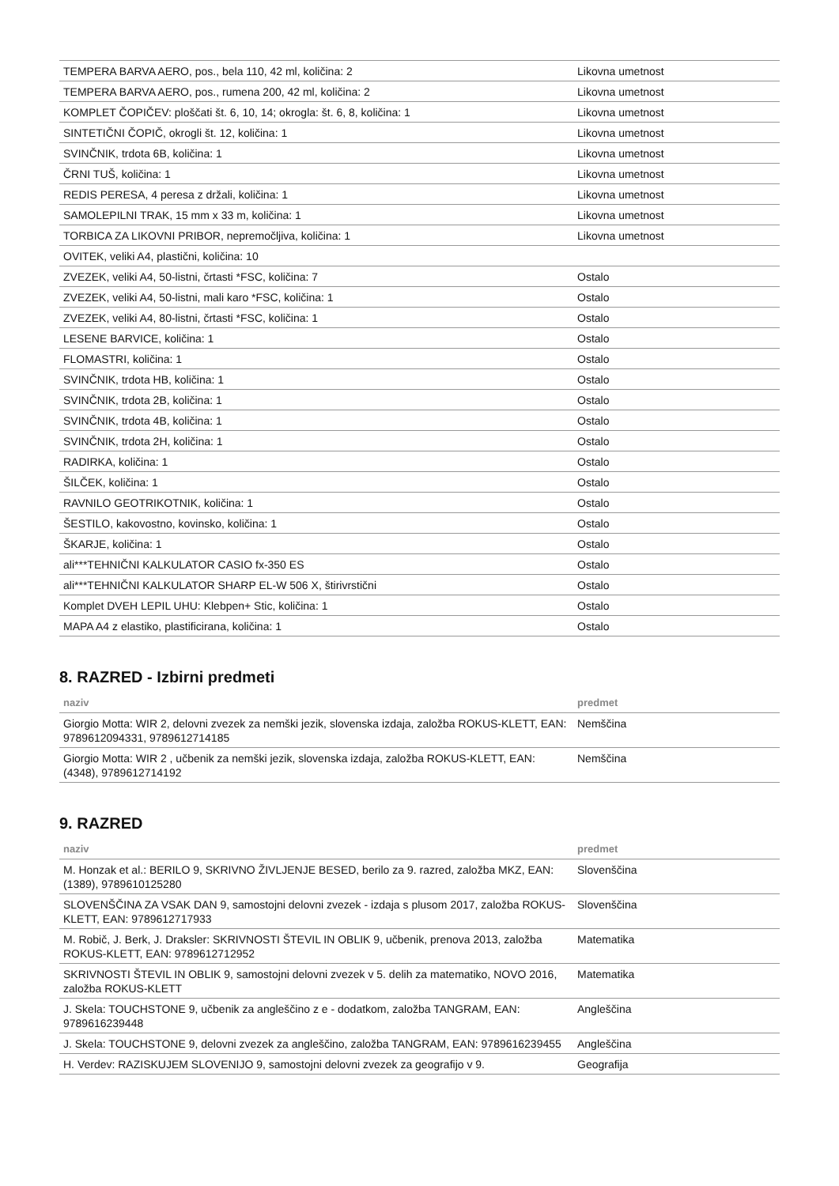| TEMPERA BARVA AERO, pos., bela 110, 42 ml, količina: 2 | Likovna umetnost |
| TEMPERA BARVA AERO, pos., rumena 200, 42 ml, količina: 2 | Likovna umetnost |
| KOMPLET ČOPIČEV: ploščati št. 6, 10, 14; okrogla: št. 6, 8, količina: 1 | Likovna umetnost |
| SINTETIČNI ČOPIČ, okrogli št. 12, količina: 1 | Likovna umetnost |
| SVINČNIK, trdota 6B, količina: 1 | Likovna umetnost |
| ČRNI TUŠ, količina: 1 | Likovna umetnost |
| REDIS PERESA, 4 peresa z držali, količina: 1 | Likovna umetnost |
| SAMOLEPILNI TRAK, 15 mm x 33 m, količina: 1 | Likovna umetnost |
| TORBICA ZA LIKOVNI PRIBOR, nepremočljiva, količina: 1 | Likovna umetnost |
| OVITEK, veliki A4, plastični, količina: 10 | |
| ZVEZEK, veliki A4, 50-listni, črtasti *FSC, količina: 7 | Ostalo |
| ZVEZEK, veliki A4, 50-listni, mali karo *FSC, količina: 1 | Ostalo |
| ZVEZEK, veliki A4, 80-listni, črtasti *FSC, količina: 1 | Ostalo |
| LESENE BARVICE, količina: 1 | Ostalo |
| FLOMASTRI, količina: 1 | Ostalo |
| SVINČNIK, trdota HB, količina: 1 | Ostalo |
| SVINČNIK, trdota 2B, količina: 1 | Ostalo |
| SVINČNIK, trdota 4B, količina: 1 | Ostalo |
| SVINČNIK, trdota 2H, količina: 1 | Ostalo |
| RADIRKA, količina: 1 | Ostalo |
| ŠILČEK, količina: 1 | Ostalo |
| RAVNILO GEOTRIKOTNIK, količina: 1 | Ostalo |
| ŠESTILO, kakovostno, kovinsko, količina: 1 | Ostalo |
| ŠKARJE, količina: 1 | Ostalo |
| ali***TEHNIČNI KALKULATOR CASIO fx-350 ES | Ostalo |
| ali***TEHNIČNI KALKULATOR SHARP EL-W 506 X, štirivrstični | Ostalo |
| Komplet DVEH LEPIL UHU: Klebpen+ Stic, količina: 1 | Ostalo |
| MAPA A4 z elastiko, plastificirana, količina: 1 | Ostalo |
8. RAZRED - Izbirni predmeti
| naziv | predmet |
| --- | --- |
| Giorgio Motta: WIR 2, delovni zvezek za nemški jezik, slovenska izdaja, založba ROKUS-KLETT, EAN: 9789612094331, 9789612714185 | Nemščina |
| Giorgio Motta: WIR 2 , učbenik za nemški jezik, slovenska izdaja, založba ROKUS-KLETT, EAN: (4348), 9789612714192 | Nemščina |
9. RAZRED
| naziv | predmet |
| --- | --- |
| M. Honzak et al.: BERILO 9, SKRIVNO ŽIVLJENJE BESED, berilo za 9. razred, založba MKZ, EAN: (1389), 9789610125280 | Slovenščina |
| SLOVENŠČINA ZA VSAK DAN 9, samostojni delovni zvezek - izdaja s plusom 2017, založba ROKUS-KLETT, EAN: 9789612717933 | Slovenščina |
| M. Robič, J. Berk, J. Draksler: SKRIVNOSTI ŠTEVIL IN OBLIK 9, učbenik, prenova 2013, založba ROKUS-KLETT, EAN: 9789612712952 | Matematika |
| SKRIVNOSTI ŠTEVIL IN OBLIK 9, samostojni delovni zvezek v 5. delih za matematiko, NOVO 2016, založba ROKUS-KLETT | Matematika |
| J. Skela: TOUCHSTONE 9, učbenik za angleščino z e - dodatkom, založba TANGRAM, EAN: 9789616239448 | Angleščina |
| J. Skela: TOUCHSTONE 9, delovni zvezek za angleščino, založba TANGRAM, EAN: 9789616239455 | Angleščina |
| H. Verdev: RAZISKUJEM SLOVENIJO 9, samostojni delovni zvezek za geografijo v 9. | Geografija |